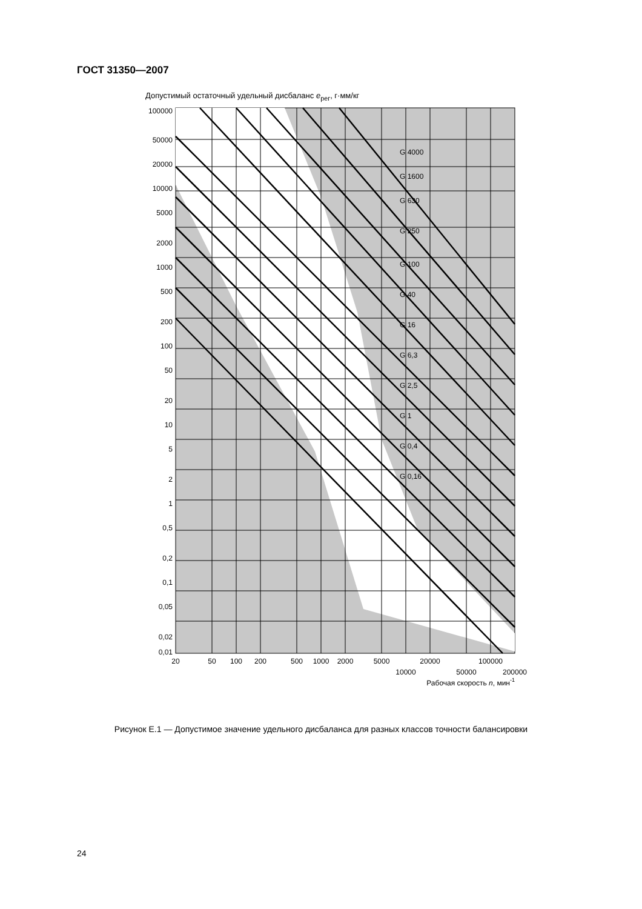ГОСТ 31350—2007
Допустимый остаточный удельный дисбаланс e<sub>рег</sub>, г·мм/кг
G 4000
G 1600
G 630
G 250
G 100
G 40
G 16
G 6,3
G 2,5
G 1
G 0,4
G 0,16
100000
50000
20000
10000
5000
2000
1000
500
200
100
50
20
10
5
2
1
0,5
0,2
0,1
0,05
0,02
0,01
20
50
100
200
500
1000
2000
5000
20000
100000
10000
50000
200000
Рабочая скорость n, мин-1
Рисунок Е.1 — Допустимое значение удельного дисбаланса для разных классов точности балансировки
24